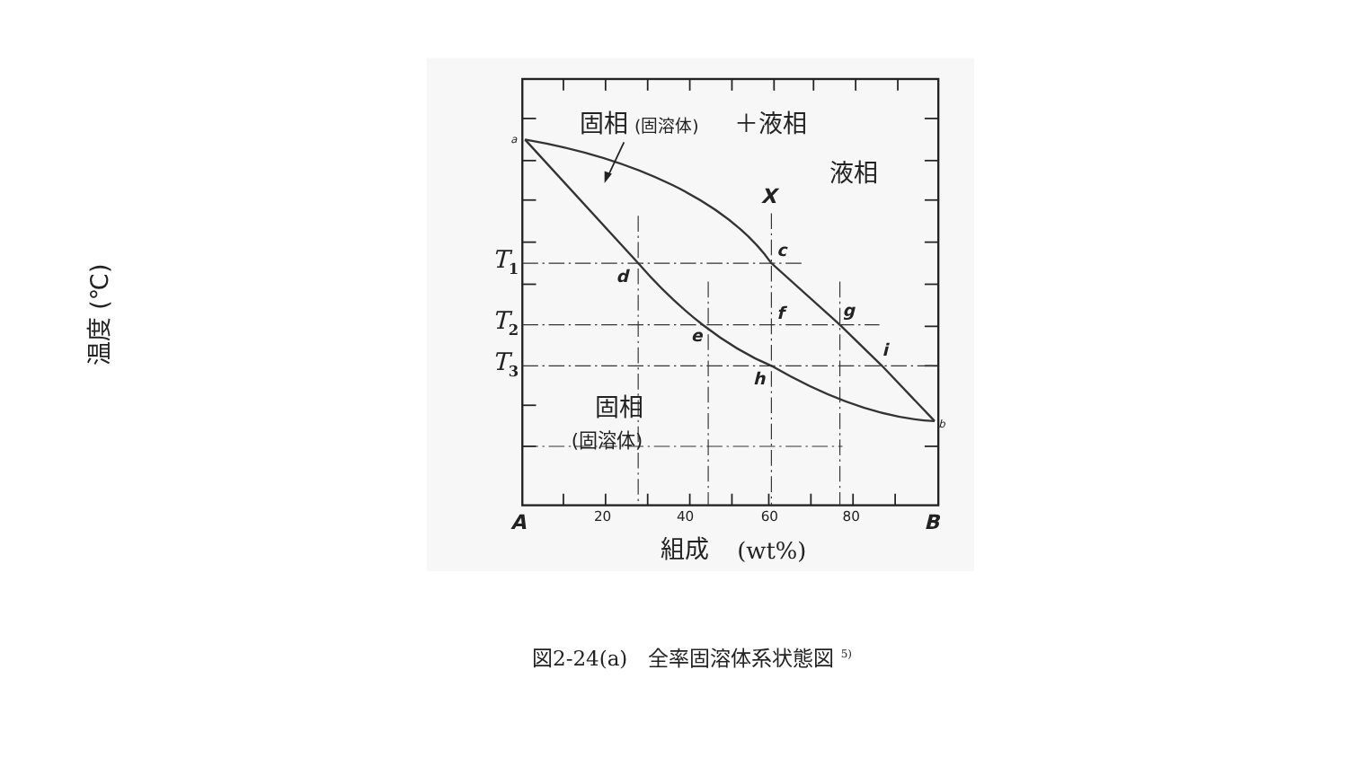固相
(固溶体)
＋液相
液相
X
固相
(固溶体)
a
b
c
d
e
f
g
h
i
A
B
20
40
60
80
T1
T2
T3
組成
(wt%)
温度 (℃)
図2-24(a)　全率固溶体系状態図 <sup>5)</sup>